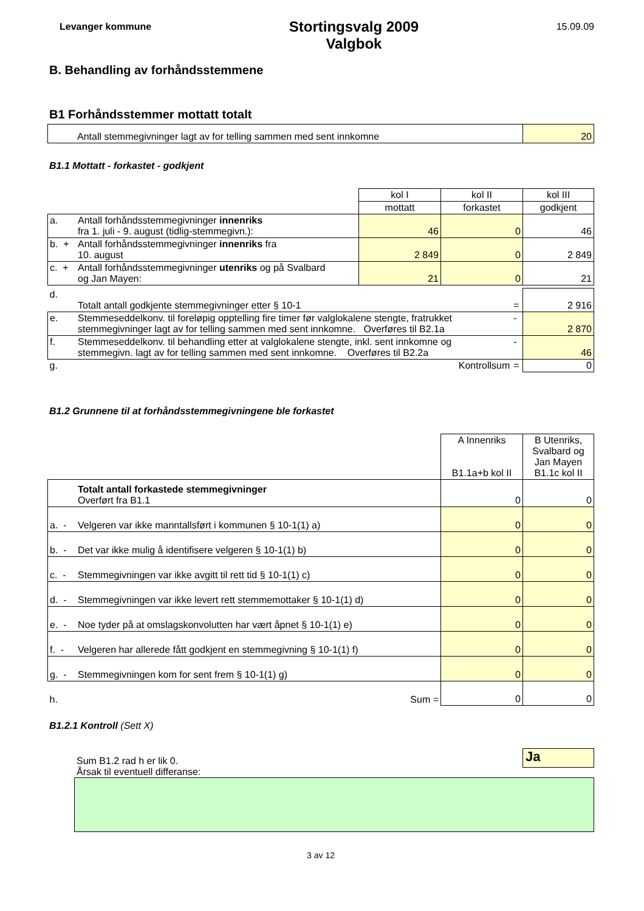Levanger kommune
Stortingsvalg 2009
Valgbok
15.09.09
B. Behandling av forhåndsstemmene
B1 Forhåndsstemmer mottatt totalt
| Antall stemmegivninger lagt av for telling sammen med sent innkomne | 20 |
B1.1 Mottatt - forkastet - godkjent
| | | kol I | kol II | kol III |
| | | mottatt | forkastet | godkjent |
| a. | Antall forhåndsstemmegivninger innenriks fra 1. juli - 9. august (tidlig-stemmegivn.): | 46 | 0 | 46 |
| b. + | Antall forhåndsstemmegivninger innenriks fra 10. august | 2 849 | 0 | 2 849 |
| c. + | Antall forhåndsstemmegivninger utenriks og på Svalbard og Jan Mayen: | 21 | 0 | 21 |
| d. | Totalt antall godkjente stemmegivninger etter § 10-1 | = | 2 916 |
| e. | Stemmeseddelkonv. til foreløpig opptelling fire timer før valglokalene stengte, fratrukket stemmegivninger lagt av for telling sammen med sent innkomne. Overføres til B2.1a | - | 2 870 |
| f. | Stemmeseddelkonv. til behandling etter at valglokalene stengte, inkl. sent innkomne og stemmegivn. lagt av for telling sammen med sent innkomne. Overføres til B2.2a | - | 46 |
| g. | Kontrollsum | = | 0 |
B1.2 Grunnene til at forhåndsstemmegivningene ble forkastet
| | | A Innenriks B1.1a+b kol II | B Utenriks, Svalbard og Jan Mayen B1.1c kol II |
| | Totalt antall forkastede stemmegivninger Overført fra B1.1 | 0 | 0 |
| a. - | Velgeren var ikke manntallsført i kommunen § 10-1(1) a) | 0 | 0 |
| b. - | Det var ikke mulig å identifisere velgeren § 10-1(1) b) | 0 | 0 |
| c. - | Stemmegivningen var ikke avgitt til rett tid § 10-1(1) c) | 0 | 0 |
| d. - | Stemmegivningen var ikke levert rett stemmemottaker § 10-1(1) d) | 0 | 0 |
| e. - | Noe tyder på at omslagskonvolutten har vært åpnet § 10-1(1) e) | 0 | 0 |
| f. - | Velgeren har allerede fått godkjent en stemmegivning § 10-1(1) f) | 0 | 0 |
| g. - | Stemmegivningen kom for sent frem § 10-1(1) g) | 0 | 0 |
| h. | Sum = | 0 | 0 |
B1.2.1 Kontroll (Sett X)
Sum B1.2 rad h er lik 0.
Årsak til eventuell differanse:
Ja
3 av 12